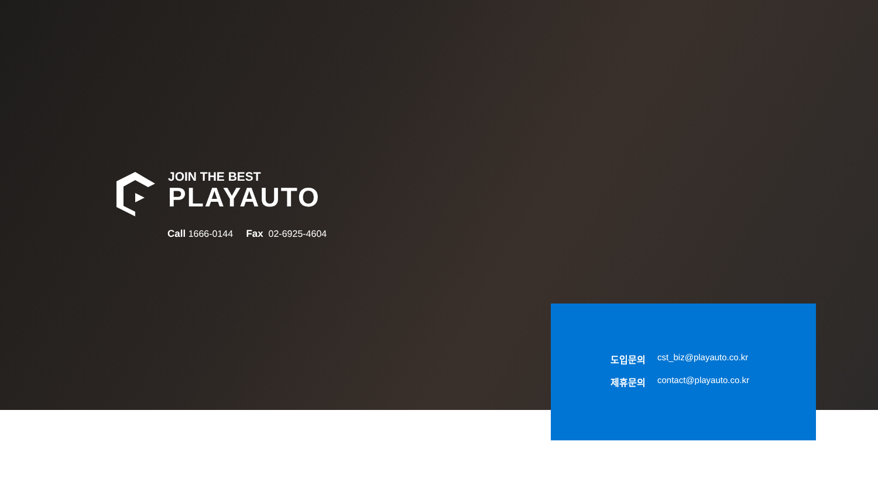JOIN THE BEST
PLAYAUTO
Call 1666-0144 Fax 02-6925-4604
도입문의 cst_biz@playauto.co.kr
제휴문의 contact@playauto.co.kr